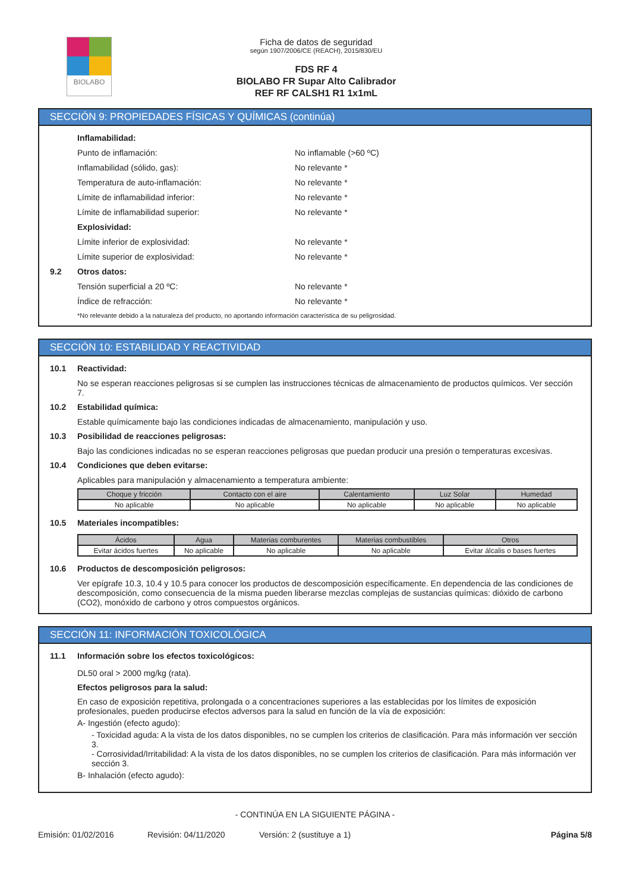BIOLABO
Ficha de datos de seguridad
según 1907/2006/CE (REACH), 2015/830/EU
FDS RF 4
BIOLABO FR Supar Alto Calibrador
REF RF CALSH1 R1 1x1mL
SECCIÓN 9: PROPIEDADES FÍSICAS Y QUÍMICAS (continúa)
Inflamabilidad:
Punto de inflamación: No inflamable (>60 ºC)
Inflamabilidad (sólido, gas): No relevante *
Temperatura de auto-inflamación: No relevante *
Límite de inflamabilidad inferior: No relevante *
Límite de inflamabilidad superior: No relevante *
Explosividad:
Límite inferior de explosividad: No relevante *
Límite superior de explosividad: No relevante *
9.2 Otros datos:
Tensión superficial a 20 ºC: No relevante *
Índice de refracción: No relevante *
*No relevante debido a la naturaleza del producto, no aportando información característica de su peligrosidad.
SECCIÓN 10: ESTABILIDAD Y REACTIVIDAD
10.1 Reactividad:
No se esperan reacciones peligrosas si se cumplen las instrucciones técnicas de almacenamiento de productos químicos. Ver sección 7.
10.2 Estabilidad química:
Estable químicamente bajo las condiciones indicadas de almacenamiento, manipulación y uso.
10.3 Posibilidad de reacciones peligrosas:
Bajo las condiciones indicadas no se esperan reacciones peligrosas que puedan producir una presión o temperaturas excesivas.
10.4 Condiciones que deben evitarse:
Aplicables para manipulación y almacenamiento a temperatura ambiente:
| Choque y fricción | Contacto con el aire | Calentamiento | Luz Solar | Humedad |
| --- | --- | --- | --- | --- |
| No aplicable | No aplicable | No aplicable | No aplicable | No aplicable |
10.5 Materiales incompatibles:
| Ácidos | Agua | Materias comburentes | Materias combustibles | Otros |
| --- | --- | --- | --- | --- |
| Evitar ácidos fuertes | No aplicable | No aplicable | No aplicable | Evitar álcalis o bases fuertes |
10.6 Productos de descomposición peligrosos:
Ver epígrafe 10.3, 10.4 y 10.5 para conocer los productos de descomposición específicamente. En dependencia de las condiciones de descomposición, como consecuencia de la misma pueden liberarse mezclas complejas de sustancias químicas: dióxido de carbono (CO2), monóxido de carbono y otros compuestos orgánicos.
SECCIÓN 11: INFORMACIÓN TOXICOLÓGICA
11.1 Información sobre los efectos toxicológicos:
DL50 oral > 2000 mg/kg (rata).
Efectos peligrosos para la salud:
En caso de exposición repetitiva, prolongada o a concentraciones superiores a las establecidas por los límites de exposición profesionales, pueden producirse efectos adversos para la salud en función de la vía de exposición:
A- Ingestión (efecto agudo):
- Toxicidad aguda: A la vista de los datos disponibles, no se cumplen los criterios de clasificación. Para más información ver sección 3.
- Corrosividad/Irritabilidad: A la vista de los datos disponibles, no se cumplen los criterios de clasificación. Para más información ver sección 3.
B- Inhalación (efecto agudo):
- CONTINÚA EN LA SIGUIENTE PÁGINA -
Emisión: 01/02/2016 Revisión: 04/11/2020 Versión: 2 (sustituye a 1) Página 5/8